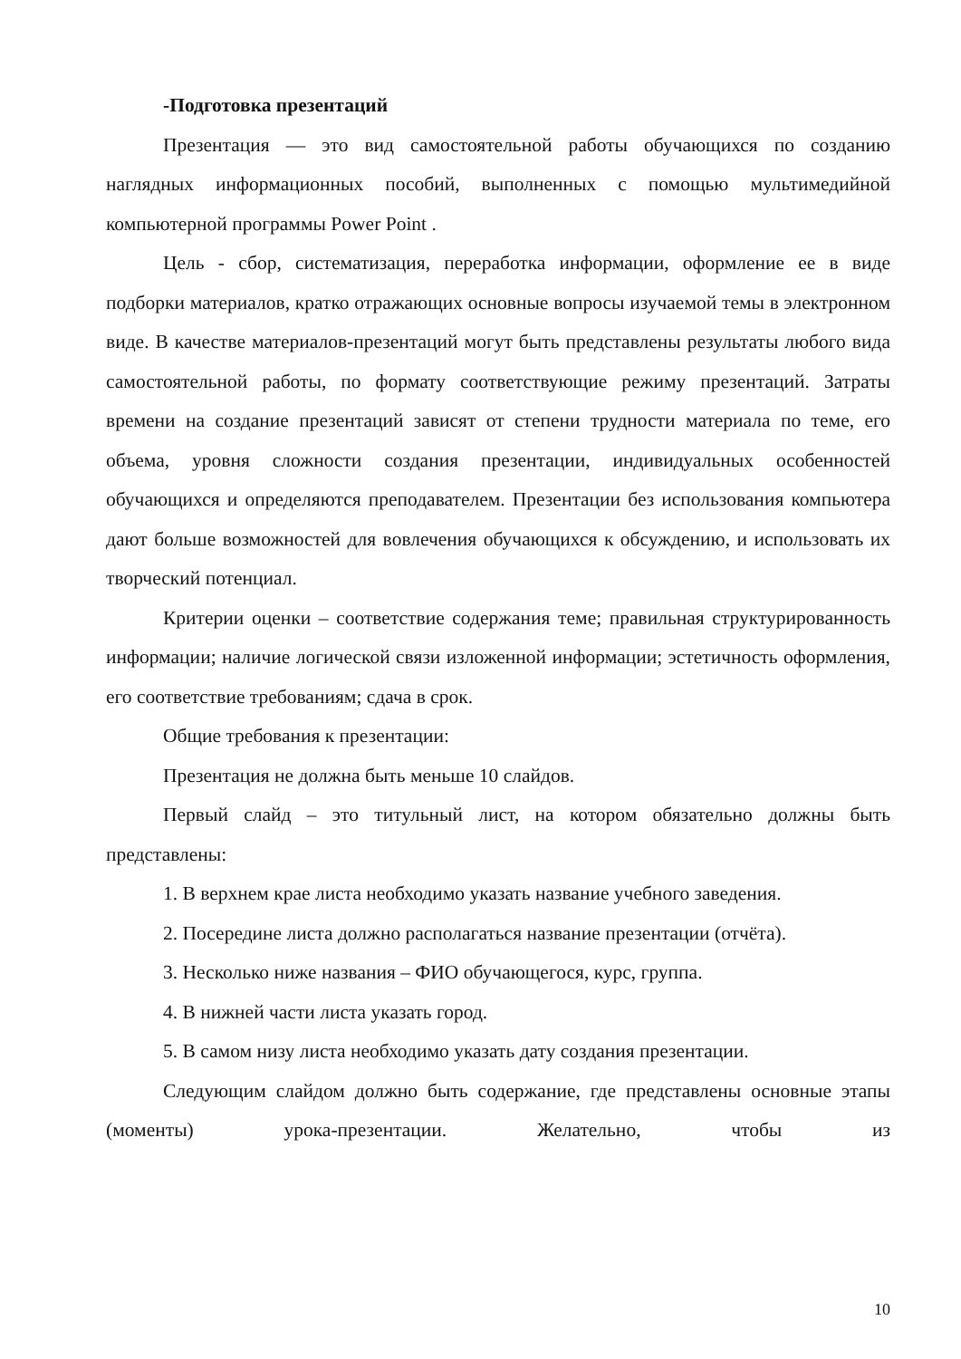-Подготовка презентаций
Презентация — это вид самостоятельной работы обучающихся по созданию наглядных информационных пособий, выполненных с помощью мультимедийной компьютерной программы Power Point .
Цель - сбор, систематизация, переработка информации, оформление ее в виде подборки материалов, кратко отражающих основные вопросы изучаемой темы в электронном виде. В качестве материалов-презентаций могут быть представлены результаты любого вида самостоятельной работы, по формату соответствующие режиму презентаций. Затраты времени на создание презентаций зависят от степени трудности материала по теме, его объема, уровня сложности создания презентации, индивидуальных особенностей обучающихся и определяются преподавателем. Презентации без использования компьютера дают больше возможностей для вовлечения обучающихся к обсуждению, и использовать их творческий потенциал.
Критерии оценки – соответствие содержания теме; правильная структурированность информации; наличие логической связи изложенной информации; эстетичность оформления, его соответствие требованиям; сдача в срок.
Общие требования к презентации:
Презентация не должна быть меньше 10 слайдов.
Первый слайд – это титульный лист, на котором обязательно должны быть представлены:
1. В верхнем крае листа необходимо указать название учебного заведения.
2. Посередине листа должно располагаться название презентации (отчёта).
3. Несколько ниже названия – ФИО обучающегося, курс, группа.
4. В нижней части листа указать город.
5. В самом низу листа необходимо указать дату создания презентации.
Следующим слайдом должно быть содержание, где представлены основные этапы (моменты) урока-презентации. Желательно, чтобы из
10